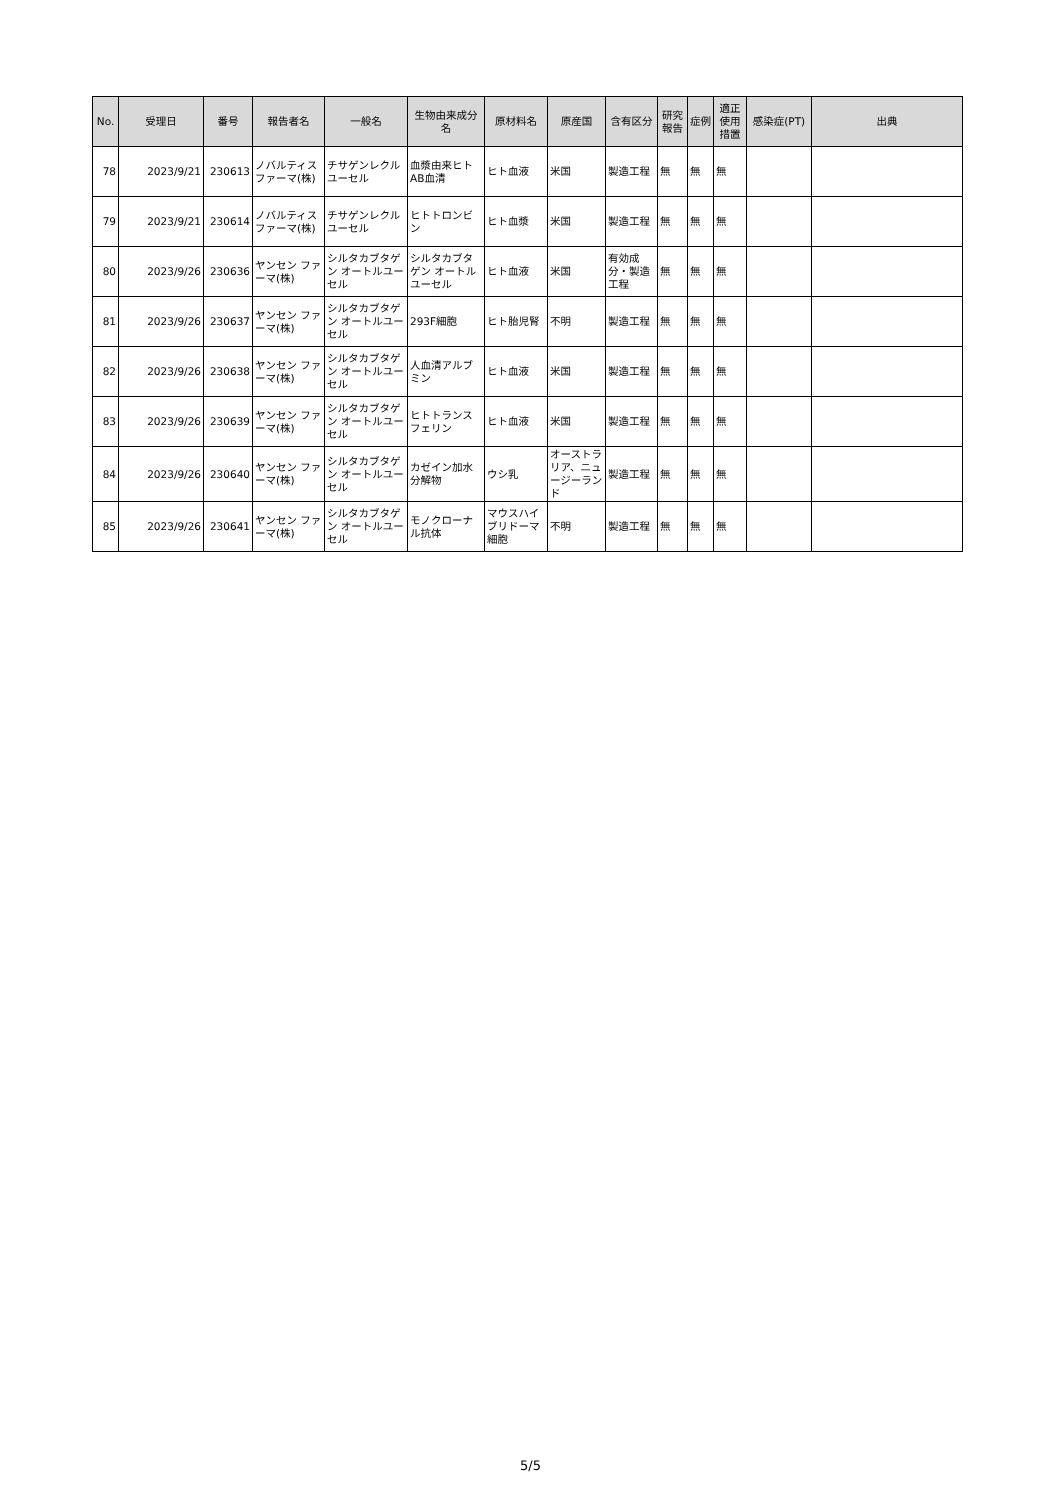| No. | 受理日 | 番号 | 報告者名 | 一般名 | 生物由来成分名 | 原材料名 | 原産国 | 含有区分 | 研究報告 | 症例 | 適正使用措置 | 感染症(PT) | 出典 |
| --- | --- | --- | --- | --- | --- | --- | --- | --- | --- | --- | --- | --- | --- |
| 78 | 2023/9/21 | 230613 | ノバルティス ファーマ(株) | チサゲンレクルユーセル | 血漿由来ヒトAB血清 | ヒト血液 | 米国 | 製造工程 | 無 | 無 | 無 | | |
| 79 | 2023/9/21 | 230614 | ノバルティス ファーマ(株) | チサゲンレクルユーセル | ヒトトロンビン | ヒト血漿 | 米国 | 製造工程 | 無 | 無 | 無 | | |
| 80 | 2023/9/26 | 230636 | ヤンセン ファーマ(株) | シルタカブタゲン オートルユーセル | シルタカブタゲン オートルユーセル | ヒト血液 | 米国 | 有効成分・製造工程 | 無 | 無 | 無 | | |
| 81 | 2023/9/26 | 230637 | ヤンセン ファーマ(株) | シルタカブタゲン オートルユーセル | 293F細胞 | ヒト胎児腎 | 不明 | 製造工程 | 無 | 無 | 無 | | |
| 82 | 2023/9/26 | 230638 | ヤンセン ファーマ(株) | シルタカブタゲン オートルユーセル | 人血清アルブミン | ヒト血液 | 米国 | 製造工程 | 無 | 無 | 無 | | |
| 83 | 2023/9/26 | 230639 | ヤンセン ファーマ(株) | シルタカブタゲン オートルユーセル | ヒトトランスフェリン | ヒト血液 | 米国 | 製造工程 | 無 | 無 | 無 | | |
| 84 | 2023/9/26 | 230640 | ヤンセン ファーマ(株) | シルタカブタゲン オートルユーセル | カゼイン加水分解物 | ウシ乳 | オーストラリア、ニュージーランド | 製造工程 | 無 | 無 | 無 | | |
| 85 | 2023/9/26 | 230641 | ヤンセン ファーマ(株) | シルタカブタゲン オートルユーセル | モノクローナル抗体 | マウスハイブリドーマ細胞 | 不明 | 製造工程 | 無 | 無 | 無 | | |
5/5